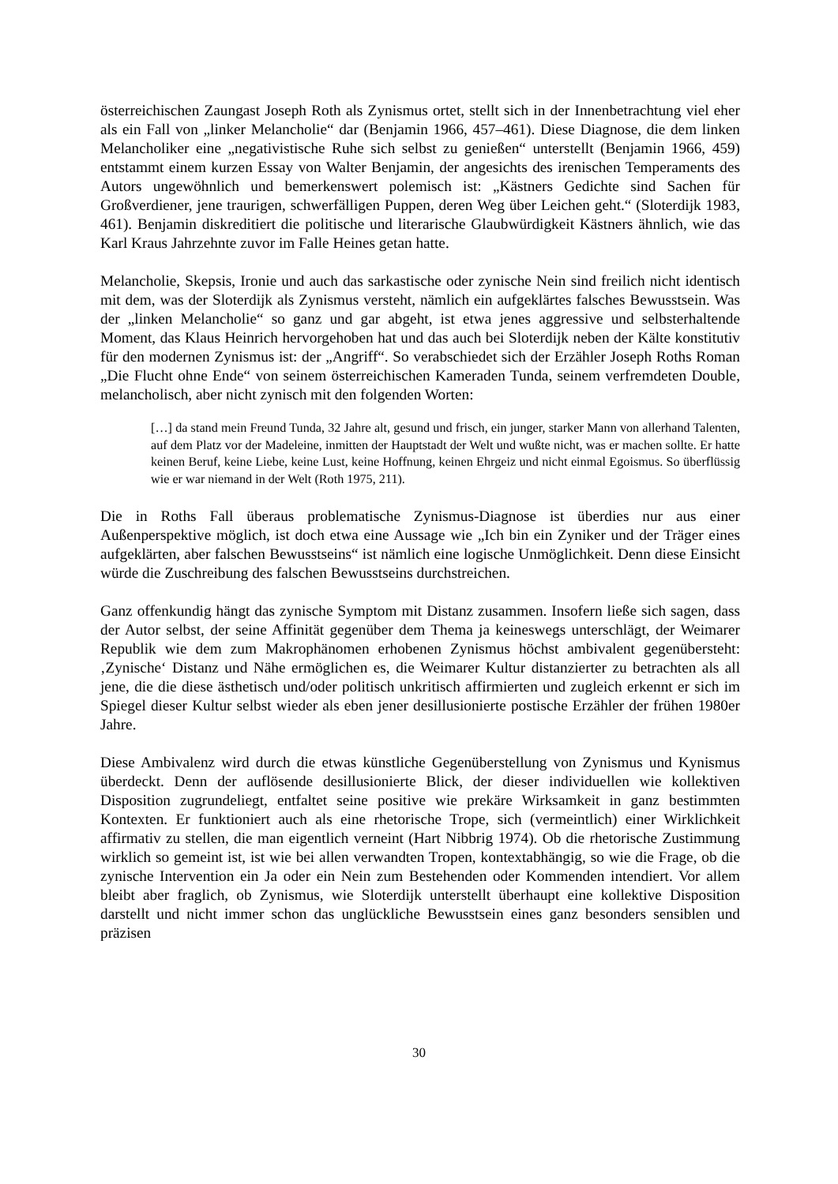österreichischen Zaungast Joseph Roth als Zynismus ortet, stellt sich in der Innenbetrachtung viel eher als ein Fall von „linker Melancholie“ dar (Benjamin 1966, 457–461). Diese Diagnose, die dem linken Melancholiker eine „negativistische Ruhe sich selbst zu genießen“ unterstellt (Benjamin 1966, 459) entstammt einem kurzen Essay von Walter Benjamin, der angesichts des irenischen Temperaments des Autors ungewöhnlich und bemerkenswert polemisch ist: „Kästners Gedichte sind Sachen für Großverdiener, jene traurigen, schwerfälligen Puppen, deren Weg über Leichen geht.“ (Sloterdijk 1983, 461). Benjamin diskreditiert die politische und literarische Glaubwürdigkeit Kästners ähnlich, wie das Karl Kraus Jahrzehnte zuvor im Falle Heines getan hatte.
Melancholie, Skepsis, Ironie und auch das sarkastische oder zynische Nein sind freilich nicht identisch mit dem, was der Sloterdijk als Zynismus versteht, nämlich ein aufgeklärtes falsches Bewusstsein. Was der „linken Melancholie“ so ganz und gar abgeht, ist etwa jenes aggressive und selbsterhaltende Moment, das Klaus Heinrich hervorgehoben hat und das auch bei Sloterdijk neben der Kälte konstitutiv für den modernen Zynismus ist: der „Angriff“. So verabschiedet sich der Erzähler Joseph Roths Roman „Die Flucht ohne Ende“ von seinem österreichischen Kameraden Tunda, seinem verfremdeten Double, melancholisch, aber nicht zynisch mit den folgenden Worten:
[…] da stand mein Freund Tunda, 32 Jahre alt, gesund und frisch, ein junger, starker Mann von allerhand Talenten, auf dem Platz vor der Madeleine, inmitten der Hauptstadt der Welt und wußte nicht, was er machen sollte. Er hatte keinen Beruf, keine Liebe, keine Lust, keine Hoffnung, keinen Ehrgeiz und nicht einmal Egoismus. So überflüssig wie er war niemand in der Welt (Roth 1975, 211).
Die in Roths Fall überaus problematische Zynismus-Diagnose ist überdies nur aus einer Außenperspektive möglich, ist doch etwa eine Aussage wie „Ich bin ein Zyniker und der Träger eines aufgeklärten, aber falschen Bewusstseins“ ist nämlich eine logische Unmöglichkeit. Denn diese Einsicht würde die Zuschreibung des falschen Bewusstseins durchstreichen.
Ganz offenkundig hängt das zynische Symptom mit Distanz zusammen. Insofern ließe sich sagen, dass der Autor selbst, der seine Affinität gegenüber dem Thema ja keineswegs unterschlägt, der Weimarer Republik wie dem zum Makrophänomen erhobenen Zynismus höchst ambivalent gegenübersteht: ‚Zynische‘ Distanz und Nähe ermöglichen es, die Weimarer Kultur distanzierter zu betrachten als all jene, die die diese ästhetisch und/oder politisch unkritisch affirmierten und zugleich erkennt er sich im Spiegel dieser Kultur selbst wieder als eben jener desillusionierte postische Erzähler der frühen 1980er Jahre.
Diese Ambivalenz wird durch die etwas künstliche Gegenüberstellung von Zynismus und Kynismus überdeckt. Denn der auflösende desillusionierte Blick, der dieser individuellen wie kollektiven Disposition zugrundeliegt, entfaltet seine positive wie prekäre Wirksamkeit in ganz bestimmten Kontexten. Er funktioniert auch als eine rhetorische Trope, sich (vermeintlich) einer Wirklichkeit affirmativ zu stellen, die man eigentlich verneint (Hart Nibbrig 1974). Ob die rhetorische Zustimmung wirklich so gemeint ist, ist wie bei allen verwandten Tropen, kontextabhängig, so wie die Frage, ob die zynische Intervention ein Ja oder ein Nein zum Bestehenden oder Kommenden intendiert. Vor allem bleibt aber fraglich, ob Zynismus, wie Sloterdijk unterstellt überhaupt eine kollektive Disposition darstellt und nicht immer schon das unglückliche Bewusstsein eines ganz besonders sensiblen und präzisen
30